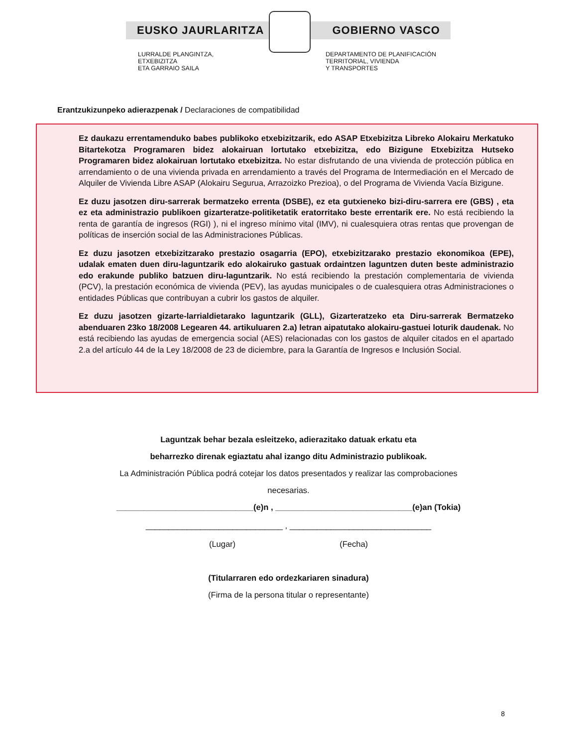EUSKO JAURLARITZA GOBIERNO VASCO
LURRALDE PLANGINTZA,
ETXEBIZITZA
ETA GARRAIO SAILA
DEPARTAMENTO DE PLANIFICACIÓN
TERRITORIAL, VIVIENDA
Y TRANSPORTES
Erantzukizunpeko adierazpenak / Declaraciones de compatibilidad
Ez daukazu errentamenduko babes publikoko etxebizitzarik, edo ASAP Etxebizitza Libreko Alokairu Merkatuko Bitartekotza Programaren bidez alokairuan lortutako etxebizitza, edo Bizigune Etxebizitza Hutseko Programaren bidez alokairuan lortutako etxebizitza. No estar disfrutando de una vivienda de protección pública en arrendamiento o de una vivienda privada en arrendamiento a través del Programa de Intermediación en el Mercado de Alquiler de Vivienda Libre ASAP (Alokairu Segurua, Arrazoizko Prezioa), o del Programa de Vivienda Vacía Bizigune.
Ez duzu jasotzen diru-sarrerak bermatzeko errenta (DSBE), ez eta gutxieneko bizi-diru-sarrera ere (GBS) , eta ez eta administrazio publikoen gizarteratze-politiketatik eratorritako beste errentarik ere. No está recibiendo la renta de garantía de ingresos (RGI) ), ni el ingreso mínimo vital (IMV), ni cualesquiera otras rentas que provengan de políticas de inserción social de las Administraciones Públicas.
Ez duzu jasotzen etxebizitzarako prestazio osagarria (EPO), etxebizitzarako prestazio ekonomikoa (EPE), udalak ematen duen diru-laguntzarik edo alokairuko gastuak ordaintzen laguntzen duten beste administrazio edo erakunde publiko batzuen diru-laguntzarik. No está recibiendo la prestación complementaria de vivienda (PCV), la prestación económica de vivienda (PEV), las ayudas municipales o de cualesquiera otras Administraciones o entidades Públicas que contribuyan a cubrir los gastos de alquiler.
Ez duzu jasotzen gizarte-larrialdietarako laguntzarik (GLL), Gizarteratzeko eta Diru-sarrerak Bermatzeko abenduaren 23ko 18/2008 Legearen 44. artikuluaren 2.a) letran aipatutako alokairu-gastuei loturik daudenak. No está recibiendo las ayudas de emergencia social (AES) relacionadas con los gastos de alquiler citados en el apartado 2.a del artículo 44 de la Ley 18/2008 de 23 de diciembre, para la Garantía de Ingresos e Inclusión Social.
Laguntzak behar bezala esleitzeko, adierazitako datuak erkatu eta
beharrezko direnak egiaztatu ahal izango ditu Administrazio publikoak.
La Administración Pública podrá cotejar los datos presentados y realizar las comprobaciones
necesarias.
______________________________(e)n , ______________________________(e)an (Tokia)
______________________________ , _______________________________
(Lugar) (Fecha)
(Titularraren edo ordezkariaren sinadura)
(Firma de la persona titular o representante)
8